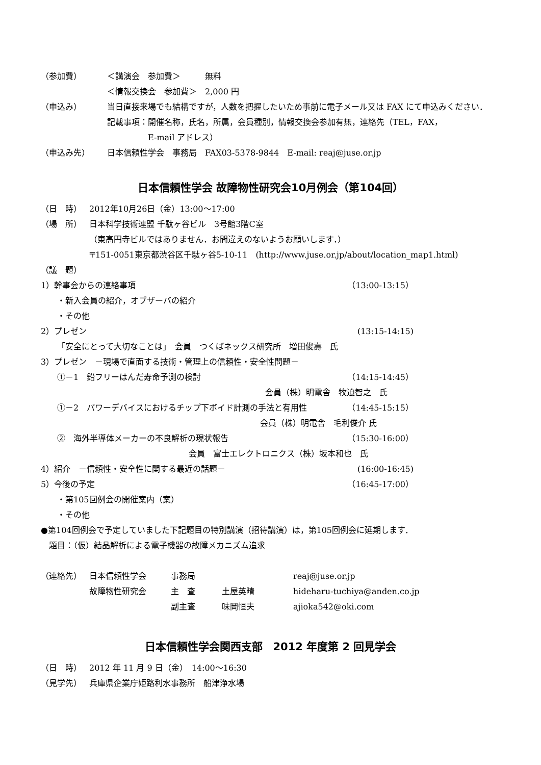（参加費） ＜講演会　参加費＞　　　無料
＜情報交換会　参加費＞　2,000 円
（申込み） 当日直接来場でも結構ですが，人数を把握したいため事前に電子メール又は FAX にて申込みください．
記載事項：開催名称，氏名，所属，会員種別，情報交換会参加有無，連絡先（TEL，FAX，
     E-mail アドレス）
（申込み先） 日本信頼性学会　事務局　FAX03-5378-9844　E-mail: reaj@juse.or.jp
日本信頼性学会 故障物性研究会10月例会（第104回）
（日　時） 2012年10月26日（金）13:00～17:00
（場　所） 日本科学技術連盟 千駄ヶ谷ビル　3号館3階C室
（東高円寺ビルではありません．お間違えのないようお願いします．）
〒151-0051東京都渋谷区千駄ヶ谷5-10-11　(http://www.juse.or.jp/about/location_map1.html)
（議　題）
1）幹事会からの連絡事項 （13:00-13:15）
  ・新入会員の紹介，オブザーバの紹介
  ・その他
2）プレゼン (13:15-14:15)
  「安全にとって大切なことは」　会員　つくばネックス研究所　増田俊壽　氏
3）プレゼン　－現場で直面する技術・管理上の信頼性・安全性問題－
  ①－1　鉛フリーはんだ寿命予測の検討 （14:15-14:45）
会員（株）明電舎　牧迫智之　氏
  ①－2　パワーデバイスにおけるチップ下ボイド計測の手法と有用性 （14:45-15:15）
会員（株）明電舎　毛利俊介 氏
  ②　海外半導体メーカーの不良解析の現状報告 （15:30-16:00）
会員　富士エレクトロニクス（株）坂本和也　氏
4）紹介　－信頼性・安全性に関する最近の話題－ (16:00-16:45)
5）今後の予定 （16:45-17:00）
  ・第105回例会の開催案内（案）
  ・その他
●第104回例会で予定していました下記題目の特別講演（招待講演）は，第105回例会に延期します．
 題目：（仮）結晶解析による電子機器の故障メカニズム追求
（連絡先）
日本信頼性学会 事務局 reaj@juse.or.jp 故障物性研究会 主　査 土屋英晴 hideharu-tuchiya@anden.co.jp 副主査 味岡恒夫 ajioka542@oki.com
日本信頼性学会関西支部　2012 年度第 2 回見学会
（日　時） 2012 年 11 月 9 日（金）　14:00～16:30
（見学先） 兵庫県企業庁姫路利水事務所　船津浄水場